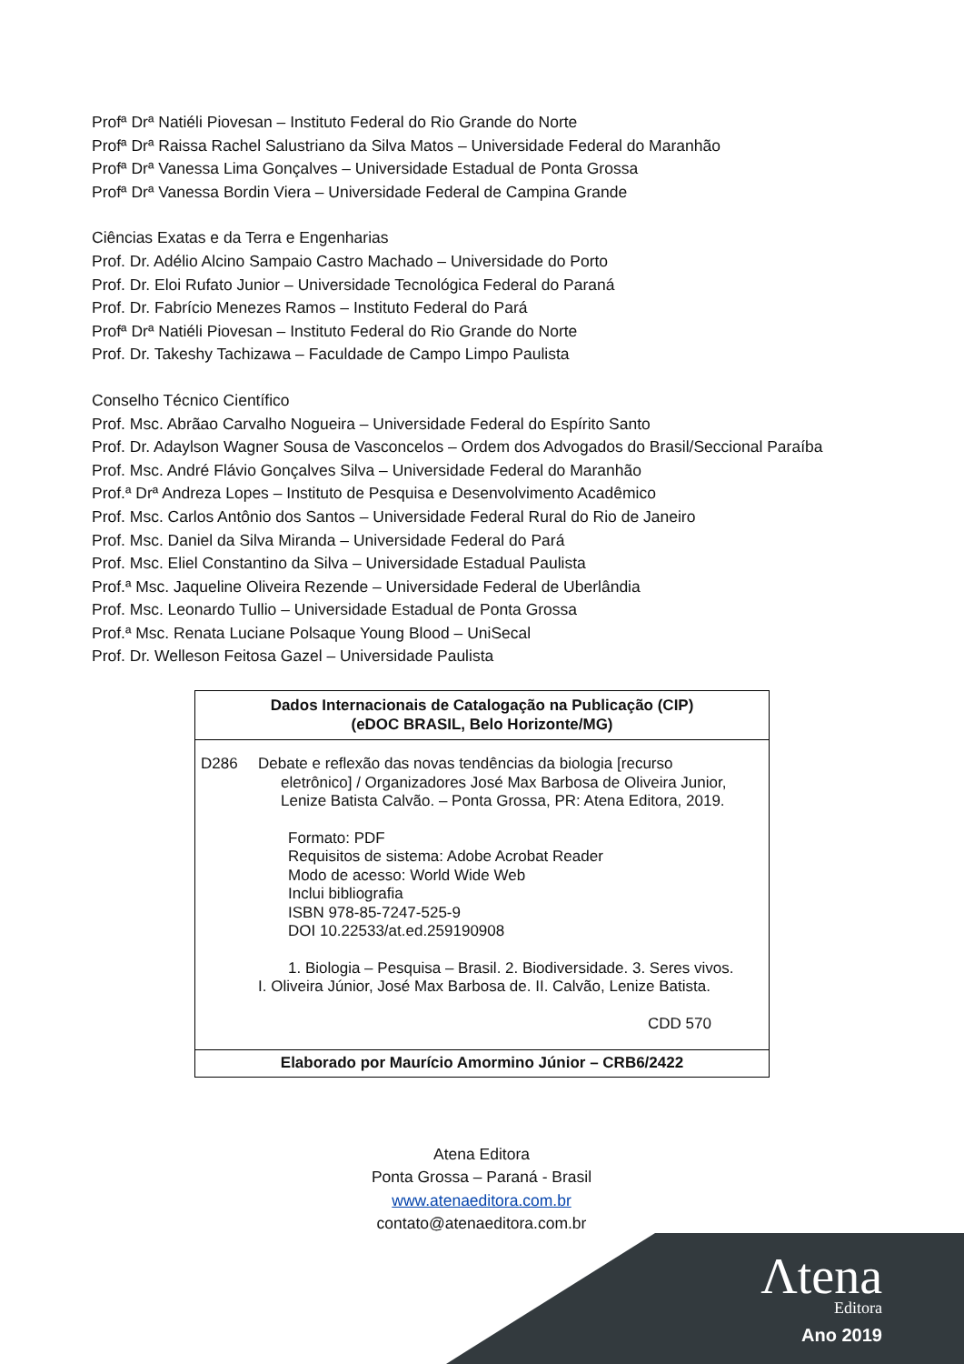Profª Drª Natiéli Piovesan – Instituto Federal do Rio Grande do Norte
Profª Drª Raissa Rachel Salustriano da Silva Matos – Universidade Federal do Maranhão
Profª Drª Vanessa Lima Gonçalves – Universidade Estadual de Ponta Grossa
Profª Drª Vanessa Bordin Viera – Universidade Federal de Campina Grande
Ciências Exatas e da Terra e Engenharias
Prof. Dr. Adélio Alcino Sampaio Castro Machado – Universidade do Porto
Prof. Dr. Eloi Rufato Junior – Universidade Tecnológica Federal do Paraná
Prof. Dr. Fabrício Menezes Ramos – Instituto Federal do Pará
Profª Drª Natiéli Piovesan – Instituto Federal do Rio Grande do Norte
Prof. Dr. Takeshy Tachizawa – Faculdade de Campo Limpo Paulista
Conselho Técnico Científico
Prof. Msc. Abrãao Carvalho Nogueira – Universidade Federal do Espírito Santo
Prof. Dr. Adaylson Wagner Sousa de Vasconcelos – Ordem dos Advogados do Brasil/Seccional Paraíba
Prof. Msc. André Flávio Gonçalves Silva – Universidade Federal do Maranhão
Prof.ª Drª Andreza Lopes – Instituto de Pesquisa e Desenvolvimento Acadêmico
Prof. Msc. Carlos Antônio dos Santos – Universidade Federal Rural do Rio de Janeiro
Prof. Msc. Daniel da Silva Miranda – Universidade Federal do Pará
Prof. Msc. Eliel Constantino da Silva – Universidade Estadual Paulista
Prof.ª Msc. Jaqueline Oliveira Rezende – Universidade Federal de Uberlândia
Prof. Msc. Leonardo Tullio – Universidade Estadual de Ponta Grossa
Prof.ª Msc. Renata Luciane Polsaque Young Blood – UniSecal
Prof. Dr. Welleson Feitosa Gazel – Universidade Paulista
Dados Internacionais de Catalogação na Publicação (CIP)
(eDOC BRASIL, Belo Horizonte/MG)
D286 Debate e reflexão das novas tendências da biologia [recurso
eletrônico] / Organizadores José Max Barbosa de Oliveira Junior,
Lenize Batista Calvão. – Ponta Grossa, PR: Atena Editora, 2019.
Formato: PDF
Requisitos de sistema: Adobe Acrobat Reader
Modo de acesso: World Wide Web
Inclui bibliografia
ISBN 978-85-7247-525-9
DOI 10.22533/at.ed.259190908
1. Biologia – Pesquisa – Brasil. 2. Biodiversidade. 3. Seres vivos.
I. Oliveira Júnior, José Max Barbosa de. II. Calvão, Lenize Batista.
CDD 570
Elaborado por Maurício Amormino Júnior – CRB6/2422
Atena Editora
Ponta Grossa – Paraná - Brasil
www.atenaeditora.com.br
contato@atenaeditora.com.br
Λtena
Editora
Ano 2019